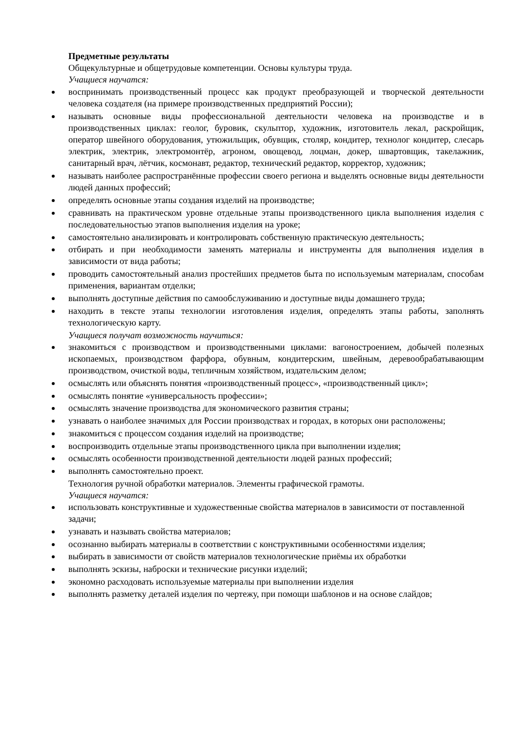Предметные результаты
Общекультурные и общетрудовые компетенции. Основы культуры труда.
Учащиеся научатся:
воспринимать производственный процесс как продукт преобразующей и творческой деятельности человека создателя (на примере производственных предприятий России);
называть основные виды профессиональной деятельности человека на производстве и в производственных циклах: геолог, буровик, скульптор, художник, изготовитель лекал, раскройщик, оператор швейного оборудования, утюжильщик, обувщик, столяр, кондитер, технолог кондитер, слесарь электрик, электрик, электромонтёр, агроном, овощевод, лоцман, докер, швартовщик, такелажник, санитарный врач, лётчик, космонавт, редактор, технический редактор, корректор, художник;
называть наиболее распространённые профессии своего региона и выделять основные виды деятельности людей данных профессий;
определять основные этапы создания изделий на производстве;
сравнивать на практическом уровне отдельные этапы производственного цикла выполнения изделия с последовательностью этапов выполнения изделия на уроке;
самостоятельно анализировать и контролировать собственную практическую деятельность;
отбирать и при необходимости заменять материалы и инструменты для выполнения изделия в зависимости от вида работы;
проводить самостоятельный анализ простейших предметов быта по используемым материалам, способам применения, вариантам отделки;
выполнять доступные действия по самообслуживанию и доступные виды домашнего труда;
находить в тексте этапы технологии изготовления изделия, определять этапы работы, заполнять технологическую карту.
Учащиеся получат возможность научиться:
знакомиться с производством и производственными циклами: вагоностроением, добычей полезных ископаемых, производством фарфора, обувным, кондитерским, швейным, деревообрабатывающим производством, очисткой воды, тепличным хозяйством, издательским делом;
осмыслять или объяснять понятия «производственный процесс», «производственный цикл»;
осмыслять понятие «универсальность профессии»;
осмыслять значение производства для экономического развития страны;
узнавать о наиболее значимых для России производствах и городах, в которых они расположены;
знакомиться с процессом создания изделий на производстве;
воспроизводить отдельные этапы производственного цикла при выполнении изделия;
осмыслять особенности производственной деятельности людей разных профессий;
выполнять самостоятельно проект.
Технология ручной обработки материалов. Элементы графической грамоты.
Учащиеся научатся:
использовать конструктивные и художественные свойства материалов в зависимости от поставленной задачи;
узнавать и называть свойства материалов;
осознанно выбирать материалы в соответствии с конструктивными особенностями изделия;
выбирать в зависимости от свойств материалов технологические приёмы их обработки
выполнять эскизы, наброски и технические рисунки изделий;
экономно расходовать используемые материалы при выполнении изделия
выполнять разметку деталей изделия по чертежу, при помощи шаблонов и на основе слайдов;